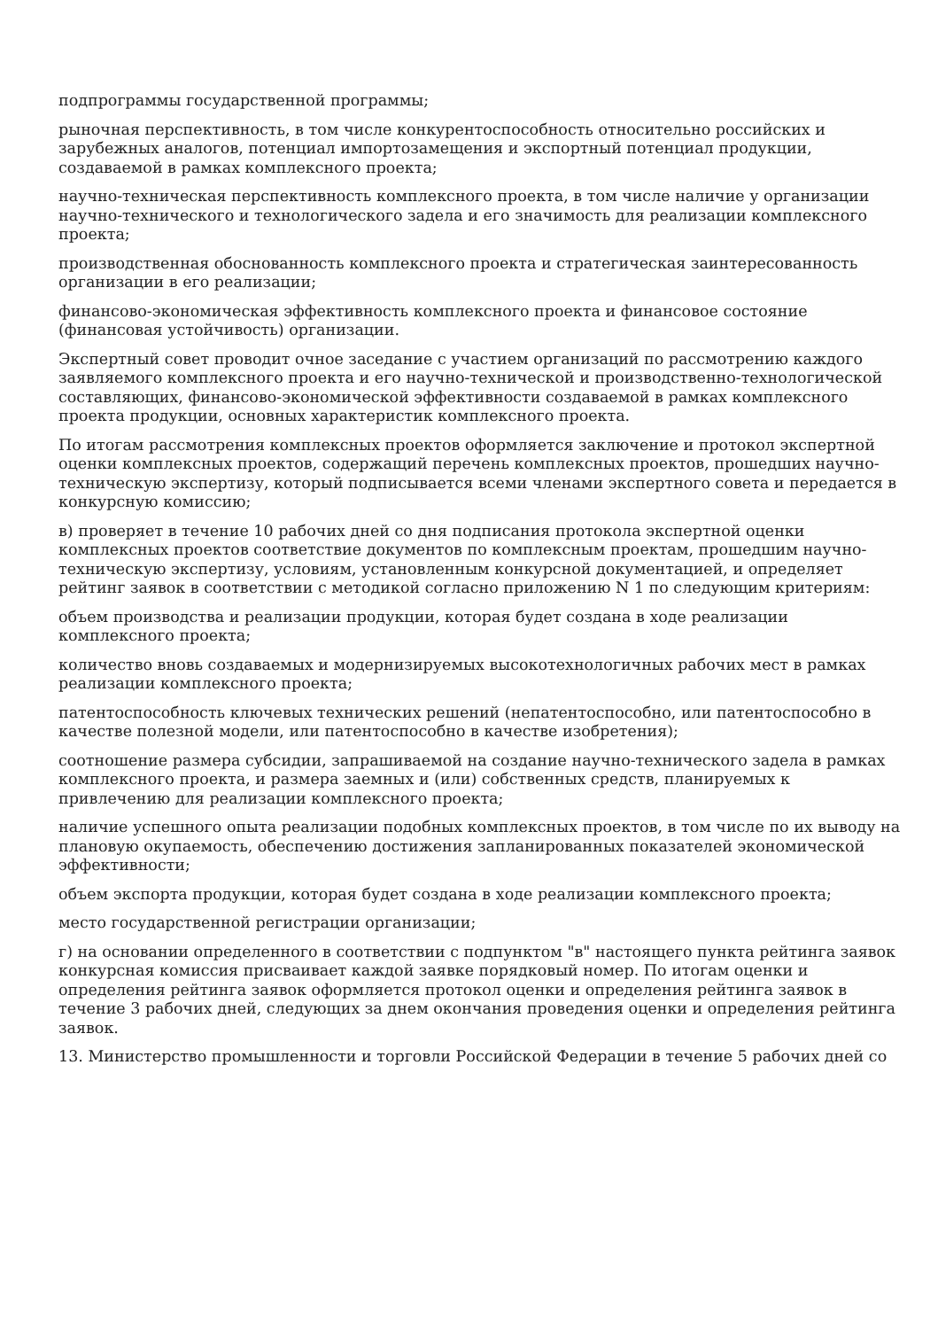подпрограммы государственной программы;
рыночная перспективность, в том числе конкурентоспособность относительно российских и зарубежных аналогов, потенциал импортозамещения и экспортный потенциал продукции, создаваемой в рамках комплексного проекта;
научно-техническая перспективность комплексного проекта, в том числе наличие у организации научно-технического и технологического задела и его значимость для реализации комплексного проекта;
производственная обоснованность комплексного проекта и стратегическая заинтересованность организации в его реализации;
финансово-экономическая эффективность комплексного проекта и финансовое состояние (финансовая устойчивость) организации.
Экспертный совет проводит очное заседание с участием организаций по рассмотрению каждого заявляемого комплексного проекта и его научно-технической и производственно-технологической составляющих, финансово-экономической эффективности создаваемой в рамках комплексного проекта продукции, основных характеристик комплексного проекта.
По итогам рассмотрения комплексных проектов оформляется заключение и протокол экспертной оценки комплексных проектов, содержащий перечень комплексных проектов, прошедших научно-техническую экспертизу, который подписывается всеми членами экспертного совета и передается в конкурсную комиссию;
в) проверяет в течение 10 рабочих дней со дня подписания протокола экспертной оценки комплексных проектов соответствие документов по комплексным проектам, прошедшим научно-техническую экспертизу, условиям, установленным конкурсной документацией, и определяет рейтинг заявок в соответствии с методикой согласно приложению N 1 по следующим критериям:
объем производства и реализации продукции, которая будет создана в ходе реализации комплексного проекта;
количество вновь создаваемых и модернизируемых высокотехнологичных рабочих мест в рамках реализации комплексного проекта;
патентоспособность ключевых технических решений (непатентоспособно, или патентоспособно в качестве полезной модели, или патентоспособно в качестве изобретения);
соотношение размера субсидии, запрашиваемой на создание научно-технического задела в рамках комплексного проекта, и размера заемных и (или) собственных средств, планируемых к привлечению для реализации комплексного проекта;
наличие успешного опыта реализации подобных комплексных проектов, в том числе по их выводу на плановую окупаемость, обеспечению достижения запланированных показателей экономической эффективности;
объем экспорта продукции, которая будет создана в ходе реализации комплексного проекта;
место государственной регистрации организации;
г) на основании определенного в соответствии с подпунктом "в" настоящего пункта рейтинга заявок конкурсная комиссия присваивает каждой заявке порядковый номер. По итогам оценки и определения рейтинга заявок оформляется протокол оценки и определения рейтинга заявок в течение 3 рабочих дней, следующих за днем окончания проведения оценки и определения рейтинга заявок.
13. Министерство промышленности и торговли Российской Федерации в течение 5 рабочих дней со